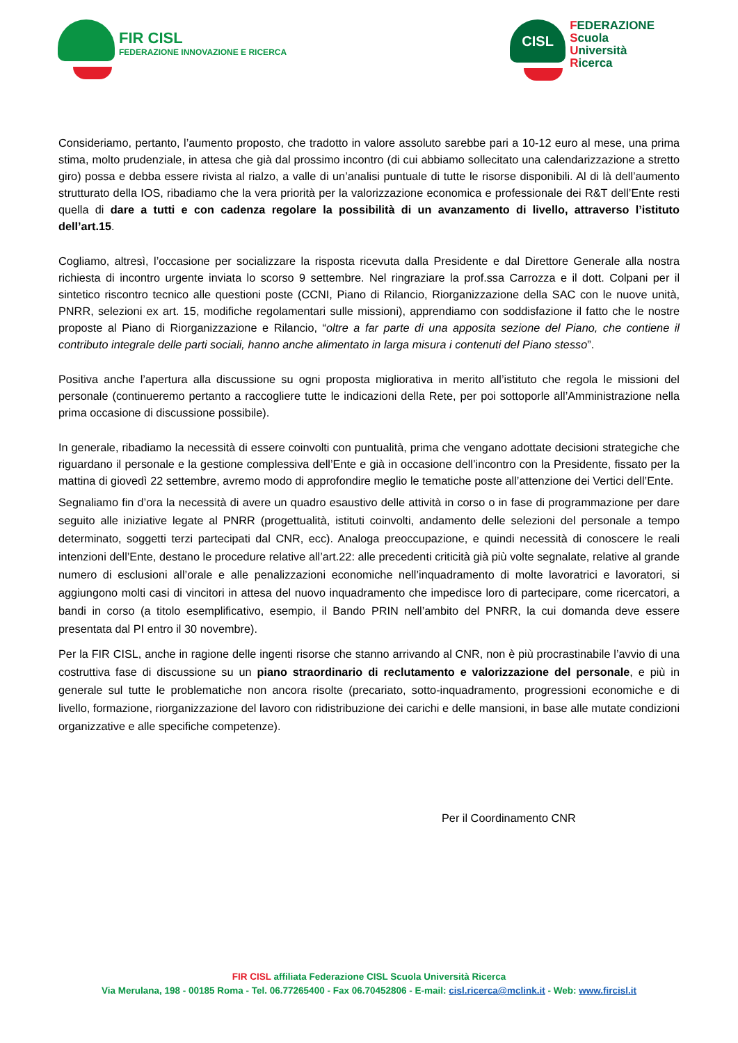FIR CISL
FEDERAZIONE INNOVAZIONE E RICERCA
CISL
FEDERAZIONE
Scuola
Università
Ricerca
Consideriamo, pertanto, l’aumento proposto, che tradotto in valore assoluto sarebbe pari a 10-12 euro al mese, una prima stima, molto prudenziale, in attesa che già dal prossimo incontro (di cui abbiamo sollecitato una calendarizzazione a stretto giro) possa e debba essere rivista al rialzo, a valle di un’analisi puntuale di tutte le risorse disponibili. Al di là dell’aumento strutturato della IOS, ribadiamo che la vera priorità per la valorizzazione economica e professionale dei R&T dell’Ente resti quella di dare a tutti e con cadenza regolare la possibilità di un avanzamento di livello, attraverso l’istituto dell’art.15.
Cogliamo, altresì, l’occasione per socializzare la risposta ricevuta dalla Presidente e dal Direttore Generale alla nostra richiesta di incontro urgente inviata lo scorso 9 settembre. Nel ringraziare la prof.ssa Carrozza e il dott. Colpani per il sintetico riscontro tecnico alle questioni poste (CCNI, Piano di Rilancio, Riorganizzazione della SAC con le nuove unità, PNRR, selezioni ex art. 15, modifiche regolamentari sulle missioni), apprendiamo con soddisfazione il fatto che le nostre proposte al Piano di Riorganizzazione e Rilancio, “oltre a far parte di una apposita sezione del Piano, che contiene il contributo integrale delle parti sociali, hanno anche alimentato in larga misura i contenuti del Piano stesso”.
Positiva anche l’apertura alla discussione su ogni proposta migliorativa in merito all’istituto che regola le missioni del personale (continueremo pertanto a raccogliere tutte le indicazioni della Rete, per poi sottoporle all’Amministrazione nella prima occasione di discussione possibile).
In generale, ribadiamo la necessità di essere coinvolti con puntualità, prima che vengano adottate decisioni strategiche che riguardano il personale e la gestione complessiva dell’Ente e già in occasione dell’incontro con la Presidente, fissato per la mattina di giovedì 22 settembre, avremo modo di approfondire meglio le tematiche poste all’attenzione dei Vertici dell’Ente.
Segnaliamo fin d’ora la necessità di avere un quadro esaustivo delle attività in corso o in fase di programmazione per dare seguito alle iniziative legate al PNRR (progettualità, istituti coinvolti, andamento delle selezioni del personale a tempo determinato, soggetti terzi partecipati dal CNR, ecc). Analoga preoccupazione, e quindi necessità di conoscere le reali intenzioni dell’Ente, destano le procedure relative all’art.22: alle precedenti criticità già più volte segnalate, relative al grande numero di esclusioni all’orale e alle penalizzazioni economiche nell’inquadramento di molte lavoratrici e lavoratori, si aggiungono molti casi di vincitori in attesa del nuovo inquadramento che impedisce loro di partecipare, come ricercatori, a bandi in corso (a titolo esemplificativo, esempio, il Bando PRIN nell’ambito del PNRR, la cui domanda deve essere presentata dal PI entro il 30 novembre).
Per la FIR CISL, anche in ragione delle ingenti risorse che stanno arrivando al CNR, non è più procrastinabile l’avvio di una costruttiva fase di discussione su un piano straordinario di reclutamento e valorizzazione del personale, e più in generale sul tutte le problematiche non ancora risolte (precariato, sotto-inquadramento, progressioni economiche e di livello, formazione, riorganizzazione del lavoro con ridistribuzione dei carichi e delle mansioni, in base alle mutate condizioni organizzative e alle specifiche competenze).
Per il Coordinamento CNR
FIR CISL affiliata Federazione CISL Scuola Università Ricerca
Via Merulana, 198 - 00185 Roma - Tel. 06.77265400 - Fax 06.70452806 - E-mail: cisl.ricerca@mclink.it - Web: www.fircisl.it